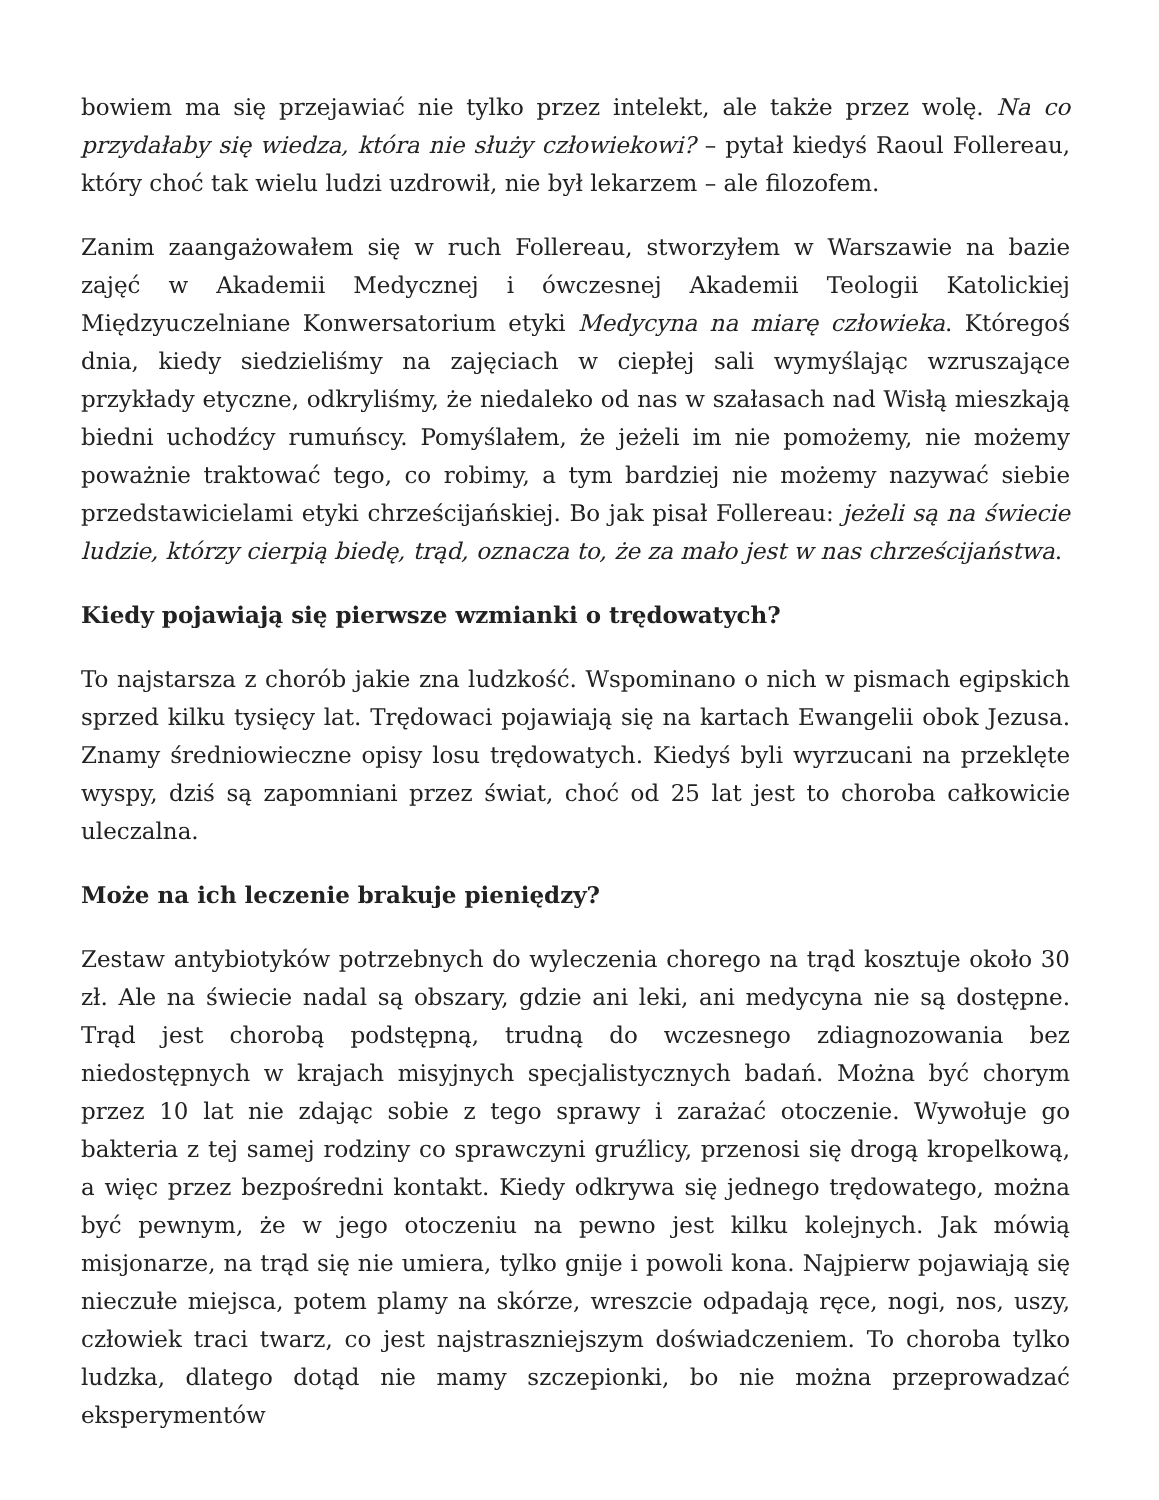bowiem ma się przejawiać nie tylko przez intelekt, ale także przez wolę. Na co przydałaby się wiedza, która nie służy człowiekowi? – pytał kiedyś Raoul Follereau, który choć tak wielu ludzi uzdrowił, nie był lekarzem – ale filozofem.
Zanim zaangażowałem się w ruch Follereau, stworzyłem w Warszawie na bazie zajęć w Akademii Medycznej i ówczesnej Akademii Teologii Katolickiej Międzyuczelniane Konwersatorium etyki Medycyna na miarę człowieka. Któregoś dnia, kiedy siedzieliśmy na zajęciach w ciepłej sali wymyślając wzruszające przykłady etyczne, odkryliśmy, że niedaleko od nas w szałasach nad Wisłą mieszkają biedni uchodźcy rumuńscy. Pomyślałem, że jeżeli im nie pomożemy, nie możemy poważnie traktować tego, co robimy, a tym bardziej nie możemy nazywać siebie przedstawicielami etyki chrześcijańskiej. Bo jak pisał Follereau: jeżeli są na świecie ludzie, którzy cierpią biedę, trąd, oznacza to, że za mało jest w nas chrześcijaństwa.
Kiedy pojawiają się pierwsze wzmianki o trędowatych?
To najstarsza z chorób jakie zna ludzkość. Wspominano o nich w pismach egipskich sprzed kilku tysięcy lat. Trędowaci pojawiają się na kartach Ewangelii obok Jezusa. Znamy średniowieczne opisy losu trędowatych. Kiedyś byli wyrzucani na przeklęte wyspy, dziś są zapomniani przez świat, choć od 25 lat jest to choroba całkowicie uleczalna.
Może na ich leczenie brakuje pieniędzy?
Zestaw antybiotyków potrzebnych do wyleczenia chorego na trąd kosztuje około 30 zł. Ale na świecie nadal są obszary, gdzie ani leki, ani medycyna nie są dostępne. Trąd jest chorobą podstępną, trudną do wczesnego zdiagnozowania bez niedostępnych w krajach misyjnych specjalistycznych badań. Można być chorym przez 10 lat nie zdając sobie z tego sprawy i zarażać otoczenie. Wywołuje go bakteria z tej samej rodziny co sprawczyni gruźlicy, przenosi się drogą kropelkową, a więc przez bezpośredni kontakt. Kiedy odkrywa się jednego trędowatego, można być pewnym, że w jego otoczeniu na pewno jest kilku kolejnych. Jak mówią misjonarze, na trąd się nie umiera, tylko gnije i powoli kona. Najpierw pojawiają się nieczułe miejsca, potem plamy na skórze, wreszcie odpadają ręce, nogi, nos, uszy, człowiek traci twarz, co jest najstraszniejszym doświadczeniem. To choroba tylko ludzka, dlatego dotąd nie mamy szczepionki, bo nie można przeprowadzać eksperymentów